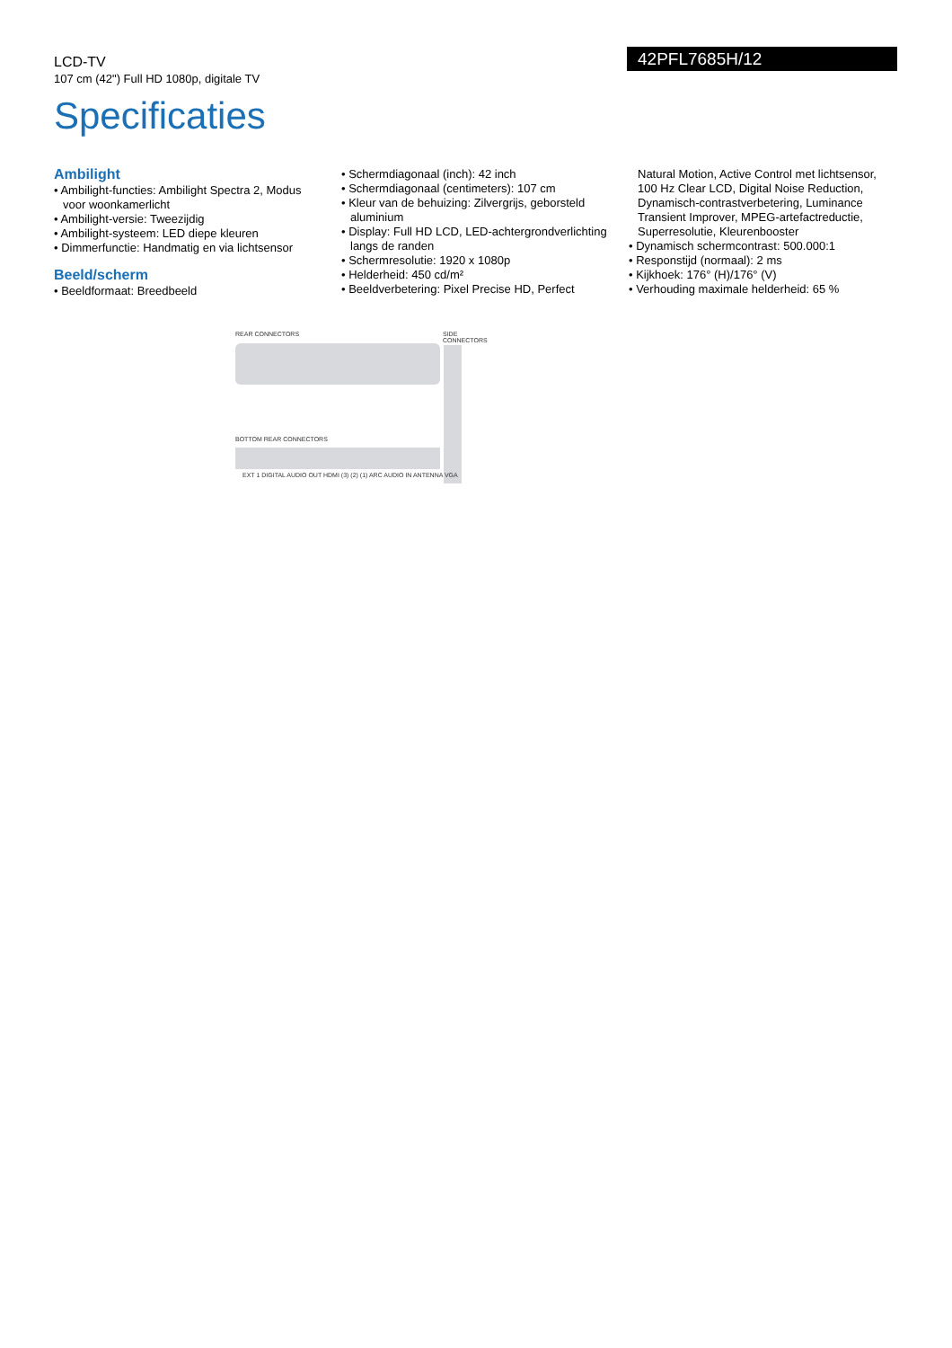LCD-TV
107 cm (42") Full HD 1080p, digitale TV
42PFL7685H/12
Specificaties
Ambilight
• Ambilight-functies: Ambilight Spectra 2, Modus voor woonkamerlicht
• Ambilight-versie: Tweezijdig
• Ambilight-systeem: LED diepe kleuren
• Dimmerfunctie: Handmatig en via lichtsensor
Beeld/scherm
• Beeldformaat: Breedbeeld
• Schermdiagonaal (inch): 42 inch
• Schermdiagonaal (centimeters): 107 cm
• Kleur van de behuizing: Zilvergrijs, geborsteld aluminium
• Display: Full HD LCD, LED-achtergrondverlichting langs de randen
• Schermresolutie: 1920 x 1080p
• Helderheid: 450 cd/m²
• Beeldverbetering: Pixel Precise HD, Perfect
Natural Motion, Active Control met lichtsensor, 100 Hz Clear LCD, Digital Noise Reduction, Dynamisch-contrastverbetering, Luminance Transient Improver, MPEG-artefactreductie, Superresolutie, Kleurenbooster
• Dynamisch schermcontrast: 500.000:1
• Responstijd (normaal): 2 ms
• Kijkhoek: 176° (H)/176° (V)
• Verhouding maximale helderheid: 65 %
REAR CONNECTORS SIDE CONNECTORS
BOTTOM REAR CONNECTORS
EXT 1 DIGITAL AUDIO OUT HDMI (3) (2) (1) ARC AUDIO IN ANTENNA VGA